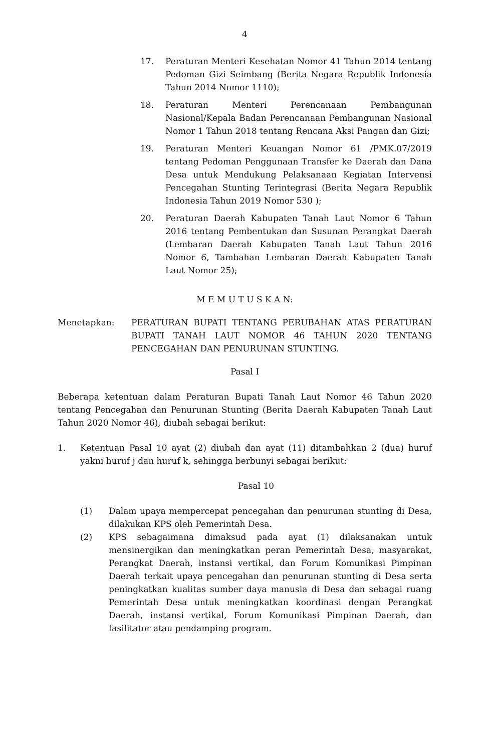4
17. Peraturan Menteri Kesehatan Nomor 41 Tahun 2014 tentang Pedoman Gizi Seimbang (Berita Negara Republik Indonesia Tahun 2014 Nomor 1110);
18. Peraturan Menteri Perencanaan Pembangunan Nasional/Kepala Badan Perencanaan Pembangunan Nasional Nomor 1 Tahun 2018 tentang Rencana Aksi Pangan dan Gizi;
19. Peraturan Menteri Keuangan Nomor 61 /PMK.07/2019 tentang Pedoman Penggunaan Transfer ke Daerah dan Dana Desa untuk Mendukung Pelaksanaan Kegiatan Intervensi Pencegahan Stunting Terintegrasi (Berita Negara Republik Indonesia Tahun 2019 Nomor 530 );
20. Peraturan Daerah Kabupaten Tanah Laut Nomor 6 Tahun 2016 tentang Pembentukan dan Susunan Perangkat Daerah (Lembaran Daerah Kabupaten Tanah Laut Tahun 2016 Nomor 6, Tambahan Lembaran Daerah Kabupaten Tanah Laut Nomor 25);
M E M U T U S K A N:
Menetapkan: PERATURAN BUPATI TENTANG PERUBAHAN ATAS PERATURAN BUPATI TANAH LAUT NOMOR 46 TAHUN 2020 TENTANG PENCEGAHAN DAN PENURUNAN STUNTING.
Pasal I
Beberapa ketentuan dalam Peraturan Bupati Tanah Laut Nomor 46 Tahun 2020 tentang Pencegahan dan Penurunan Stunting (Berita Daerah Kabupaten Tanah Laut Tahun 2020 Nomor 46), diubah sebagai berikut:
1. Ketentuan Pasal 10 ayat (2) diubah dan ayat (11) ditambahkan 2 (dua) huruf yakni huruf j dan huruf k, sehingga berbunyi sebagai berikut:
Pasal 10
(1) Dalam upaya mempercepat pencegahan dan penurunan stunting di Desa, dilakukan KPS oleh Pemerintah Desa.
(2) KPS sebagaimana dimaksud pada ayat (1) dilaksanakan untuk mensinergikan dan meningkatkan peran Pemerintah Desa, masyarakat, Perangkat Daerah, instansi vertikal, dan Forum Komunikasi Pimpinan Daerah terkait upaya pencegahan dan penurunan stunting di Desa serta peningkatkan kualitas sumber daya manusia di Desa dan sebagai ruang Pemerintah Desa untuk meningkatkan koordinasi dengan Perangkat Daerah, instansi vertikal, Forum Komunikasi Pimpinan Daerah, dan fasilitator atau pendamping program.